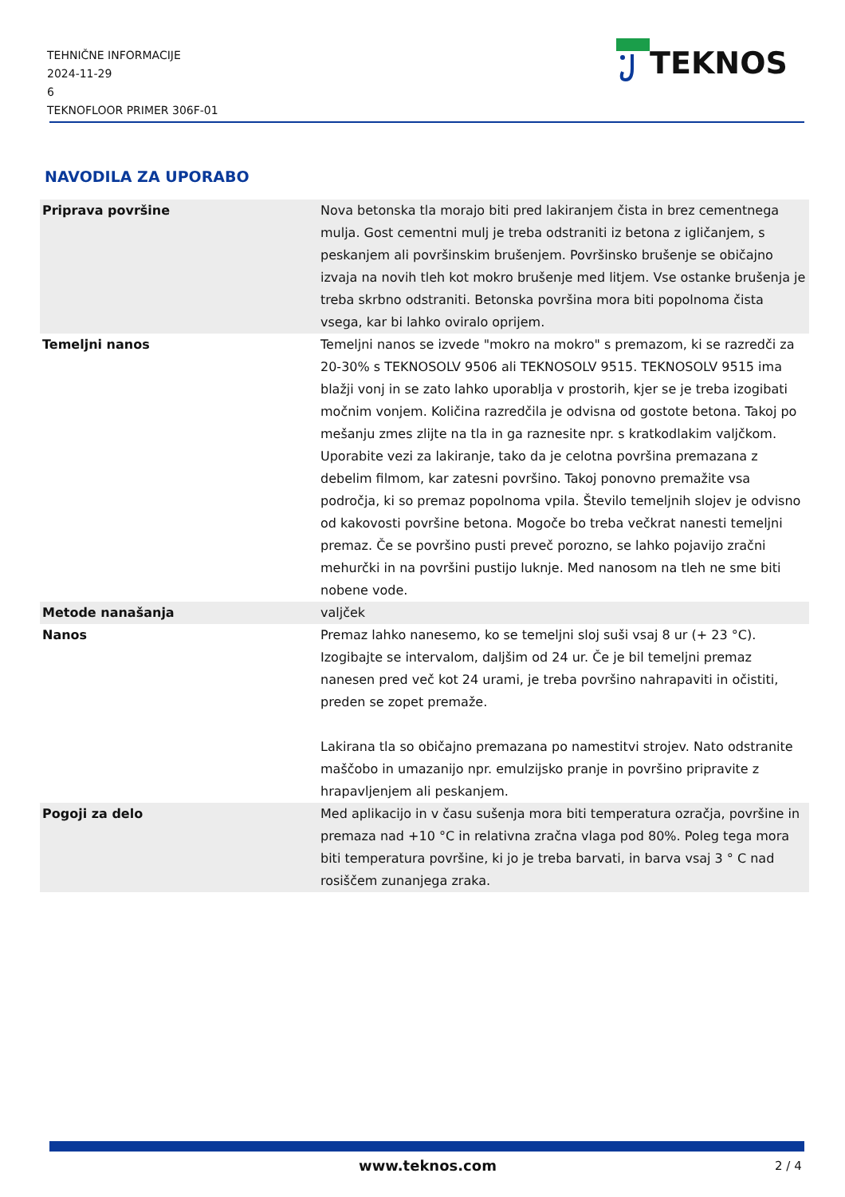TEHNIČNE INFORMACIJE
2024-11-29
6
TEKNOFLOOR PRIMER 306F-01
TEKNOS
NAVODILA ZA UPORABO
| Priprava površine | Nova betonska tla morajo biti pred lakiranjem čista in brez cementnega mulja. Gost cementni mulj je treba odstraniti iz betona z igličanjem, s peskanjem ali površinskim brušenjem. Površinsko brušenje se običajno izvaja na novih tleh kot mokro brušenje med litjem. Vse ostanke brušenja je treba skrbno odstraniti. Betonska površina mora biti popolnoma čista vsega, kar bi lahko oviralo oprijem. |
| Temeljni nanos | Temeljni nanos se izvede "mokro na mokro" s premazom, ki se razredči za 20-30% s TEKNOSOLV 9506 ali TEKNOSOLV 9515. TEKNOSOLV 9515 ima blažji vonj in se zato lahko uporablja v prostorih, kjer se je treba izogibati močnim vonjem. Količina razredčila je odvisna od gostote betona. Takoj po mešanju zmes zlijte na tla in ga raznesite npr. s kratkodlakim valjčkom. Uporabite vezi za lakiranje, tako da je celotna površina premazana z debelim filmom, kar zatesni površino. Takoj ponovno premažite vsa področja, ki so premaz popolnoma vpila. Število temeljnih slojev je odvisno od kakovosti površine betona. Mogoče bo treba večkrat nanesti temeljni premaz. Če se površino pusti preveč porozno, se lahko pojavijo zračni mehurčki in na površini pustijo luknje. Med nanosom na tleh ne sme biti nobene vode. |
| Metode nanašanja | valjček |
| Nanos | Premaz lahko nanesemo, ko se temeljni sloj suši vsaj 8 ur (+ 23 °C). Izogibajte se intervalom, daljšim od 24 ur. Če je bil temeljni premaz nanesen pred več kot 24 urami, je treba površino nahrapaviti in očistiti, preden se zopet premaže. Lakirana tla so običajno premazana po namestitvi strojev. Nato odstranite maščobo in umazanijo npr. emulzijsko pranje in površino pripravite z hrapavljenjem ali peskanjem. |
| Pogoji za delo | Med aplikacijo in v času sušenja mora biti temperatura ozračja, površine in premaza nad +10 °C in relativna zračna vlaga pod 80%. Poleg tega mora biti temperatura površine, ki jo je treba barvati, in barva vsaj 3 ° C nad rosiščem zunanjega zraka. |
www.teknos.com 2 / 4